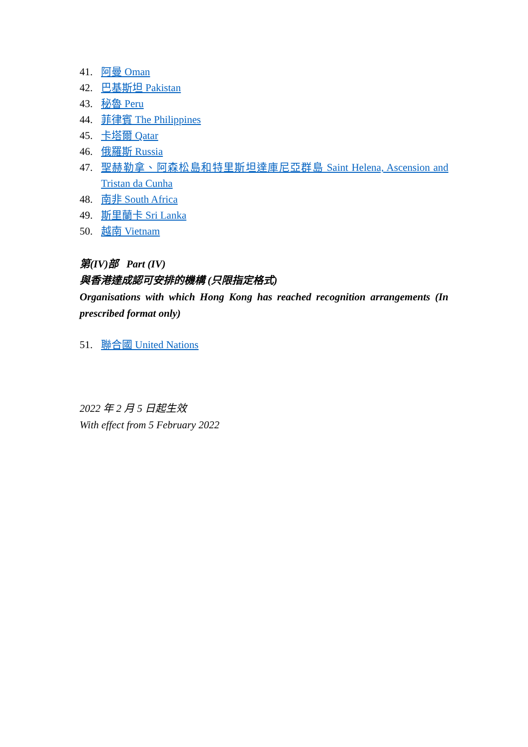41. 阿曼 Oman
42. 巴基斯坦 Pakistan
43. 秘魯 Peru
44. 菲律賓 The Philippines
45. 卡塔爾 Qatar
46. 俄羅斯 Russia
47. 聖赫勒拿、阿森松島和特里斯坦達庫尼亞群島 Saint Helena, Ascension and Tristan da Cunha
48. 南非 South Africa
49. 斯里蘭卡 Sri Lanka
50. 越南 Vietnam
第(IV)部 Part (IV)
與香港達成認可安排的機構 (只限指定格式)
Organisations with which Hong Kong has reached recognition arrangements (In prescribed format only)
51. 聯合國 United Nations
2022 年 2 月 5 日起生效
With effect from 5 February 2022